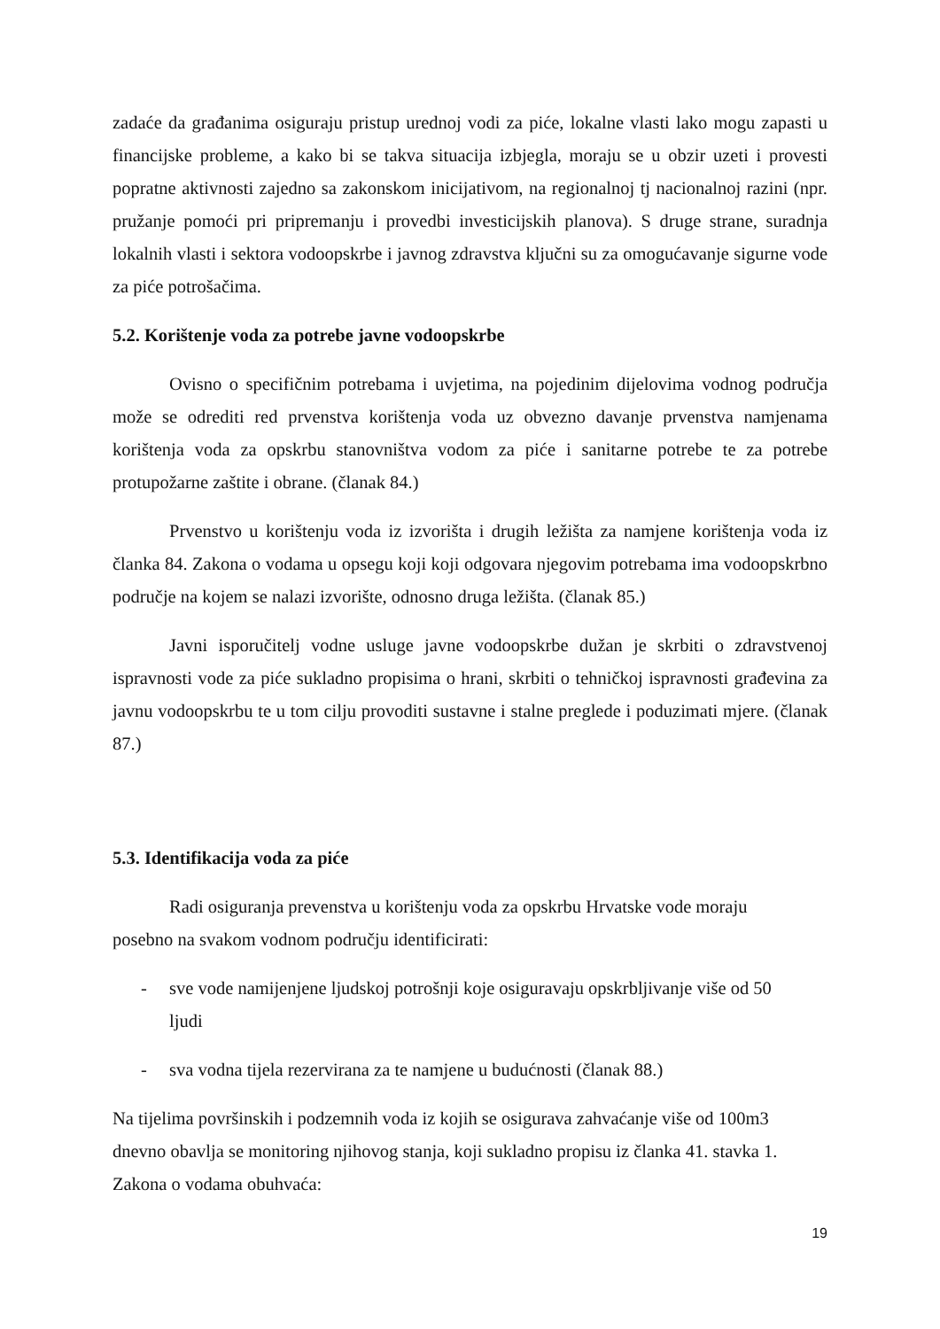zadaće da građanima osiguraju pristup urednoj vodi za piće, lokalne vlasti lako mogu zapasti u financijske probleme, a kako bi se takva situacija izbjegla, moraju se u obzir uzeti i provesti popratne aktivnosti zajedno sa zakonskom inicijativom, na regionalnoj tj nacionalnoj razini (npr. pružanje pomoći pri pripremanju i provedbi investicijskih planova). S druge strane, suradnja lokalnih vlasti i sektora vodoopskrbe i javnog zdravstva ključni su za omogućavanje sigurne vode za piće potrošačima.
5.2. Korištenje voda za potrebe javne vodoopskrbe
Ovisno o specifičnim potrebama i uvjetima, na pojedinim dijelovima vodnog područja može se odrediti red prvenstva korištenja voda uz obvezno davanje prvenstva namjenama korištenja voda za opskrbu stanovništva vodom za piće i sanitarne potrebe te za potrebe protupožarne zaštite i obrane. (članak 84.)
Prvenstvo u korištenju voda iz izvorišta i drugih ležišta za namjene korištenja voda iz članka 84. Zakona o vodama u opsegu koji koji odgovara njegovim potrebama ima vodoopskrbno područje na kojem se nalazi izvorište, odnosno druga ležišta. (članak 85.)
Javni isporučitelj vodne usluge javne vodoopskrbe dužan je skrbiti o zdravstvenoj ispravnosti vode za piće sukladno propisima o hrani, skrbiti o tehničkoj ispravnosti građevina za javnu vodoopskrbu te u tom cilju provoditi sustavne i stalne preglede i poduzimati mjere. (članak 87.)
5.3. Identifikacija voda za piće
Radi osiguranja prevenstva u korištenju voda za opskrbu Hrvatske vode moraju posebno na svakom vodnom području identificirati:
- sve vode namijenjene ljudskoj potrošnji koje osiguravaju opskrbljivanje više od 50 ljudi
- sva vodna tijela rezervirana za te namjene u budućnosti (članak 88.)
Na tijelima površinskih i podzemnih voda iz kojih se osigurava zahvaćanje više od 100m3 dnevno obavlja se monitoring njihovog stanja, koji sukladno propisu iz članka 41. stavka 1. Zakona o vodama obuhvaća:
19